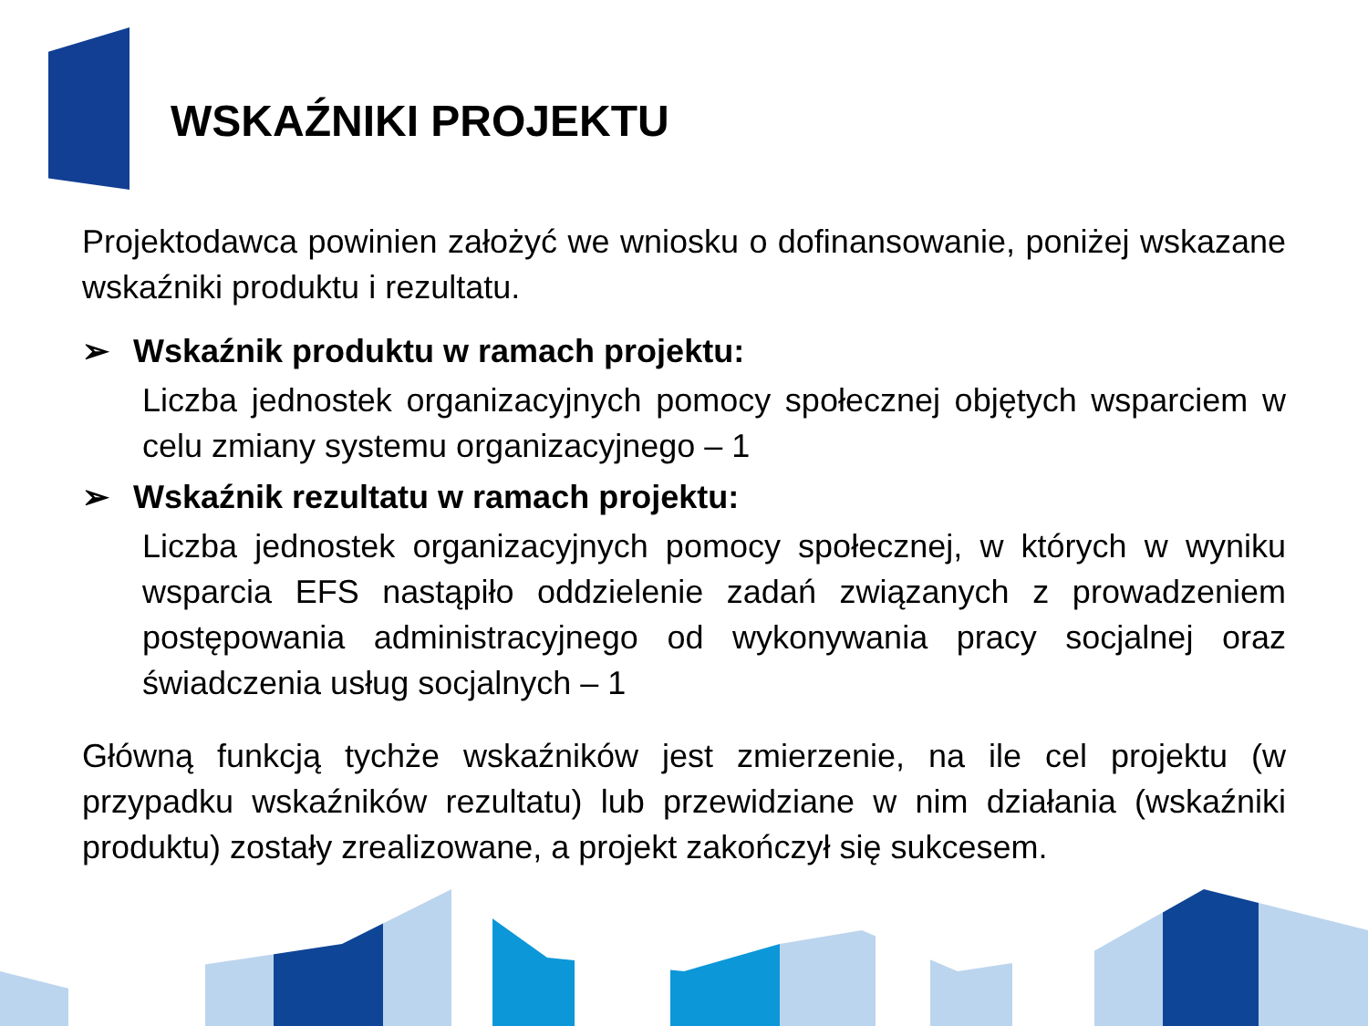WSKAŹNIKI PROJEKTU
Projektodawca powinien założyć we wniosku o dofinansowanie, poniżej wskazane wskaźniki produktu i rezultatu.
➢ Wskaźnik produktu w ramach projektu:
Liczba jednostek organizacyjnych pomocy społecznej objętych wsparciem w celu zmiany systemu organizacyjnego – 1
➢ Wskaźnik rezultatu w ramach projektu:
Liczba jednostek organizacyjnych pomocy społecznej, w których w wyniku wsparcia EFS nastąpiło oddzielenie zadań związanych z prowadzeniem postępowania administracyjnego od wykonywania pracy socjalnej oraz świadczenia usług socjalnych – 1
Główną funkcją tychże wskaźników jest zmierzenie, na ile cel projektu (w przypadku wskaźników rezultatu) lub przewidziane w nim działania (wskaźniki produktu) zostały zrealizowane, a projekt zakończył się sukcesem.